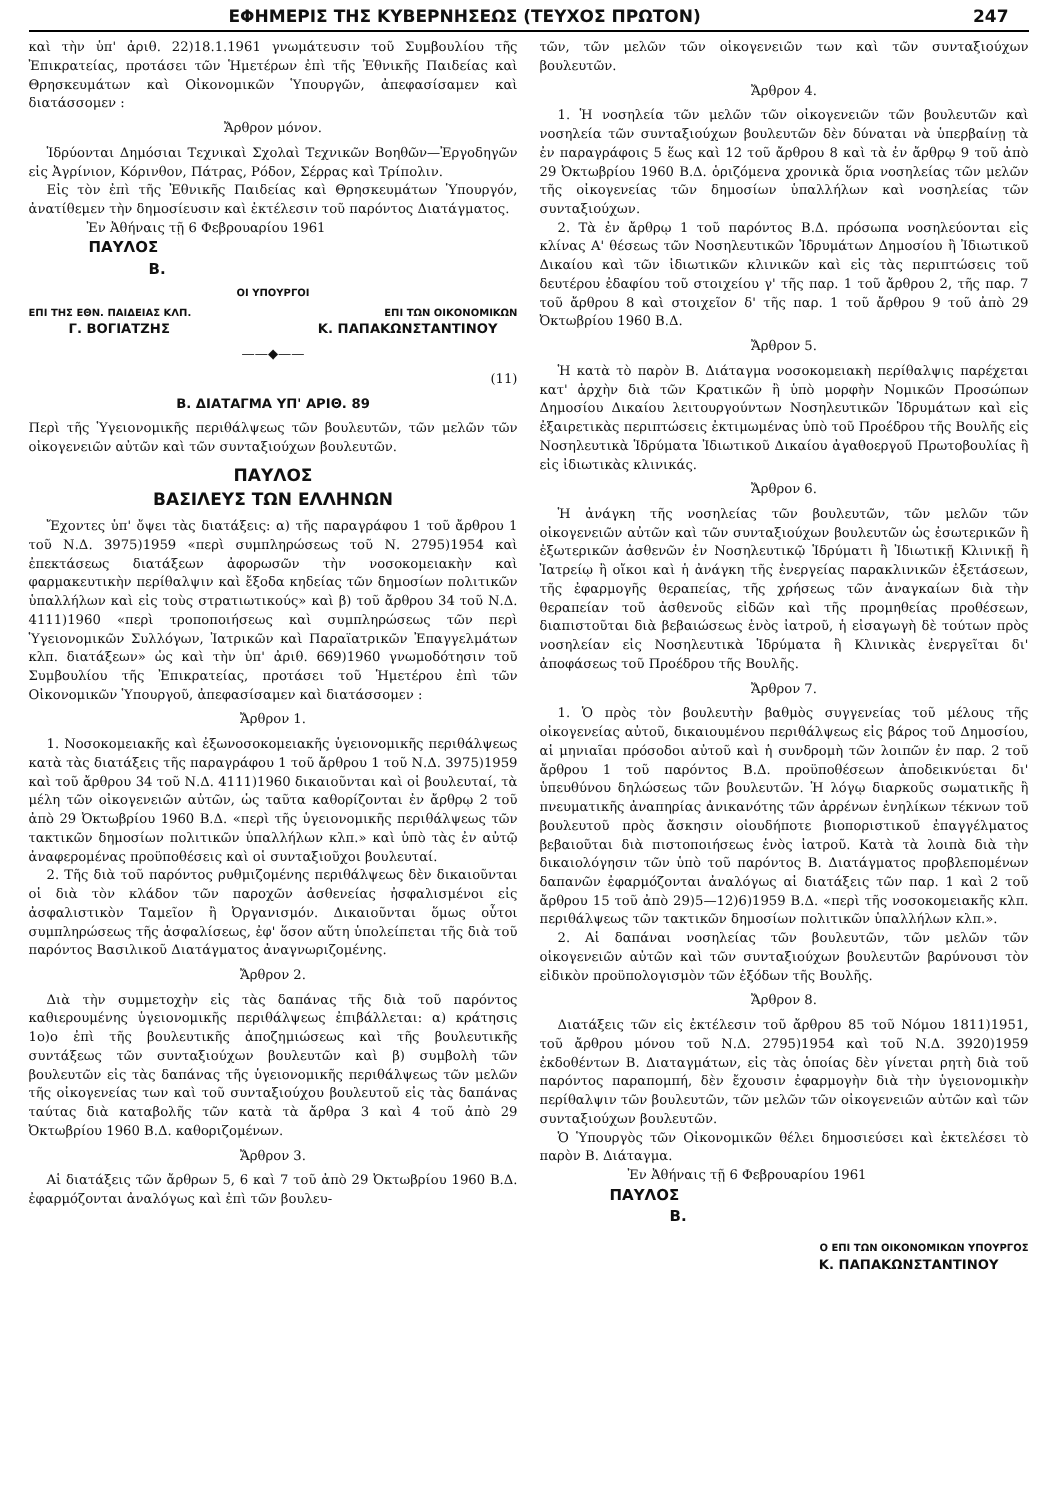ΕΦΗΜΕΡΙΣ ΤΗΣ ΚΥΒΕΡΝΗΣΕΩΣ (ΤΕΥΧΟΣ ΠΡΩΤΟΝ) 247
καὶ τὴν ὑπ' ἀριθ. 22)18.1.1961 γνωμάτευσιν τοῦ Συμβουλίου τῆς Ἐπικρατείας, προτάσει τῶν Ἡμετέρων ἐπὶ τῆς Ἐθνικῆς Παιδείας καὶ Θρησκευμάτων καὶ Οἰκονομικῶν Ὑπουργῶν, ἀπεφασίσαμεν καὶ διατάσσομεν :
Ἄρθρον μόνον.
Ἱδρύονται Δημόσιαι Τεχνικαὶ Σχολαὶ Τεχνικῶν Βοηθῶν—Ἐργοδηγῶν εἰς Ἀγρίνιον, Κόρινθον, Πάτρας, Ρόδον, Σέρρας καὶ Τρίπολιν.
Εἰς τὸν ἐπὶ τῆς Ἐθνικῆς Παιδείας καὶ Θρησκευμάτων Ὑπουργόν, ἀνατίθεμεν τὴν δημοσίευσιν καὶ ἐκτέλεσιν τοῦ παρόντος Διατάγματος.
Ἐν Ἀθήναις τῇ 6 Φεβρουαρίου 1961
ΠΑΥΛΟΣ
Β.
ΟΙ ΥΠΟΥΡΓΟΙ
ΕΠΙ ΤΗΣ ΕΘΝ. ΠΑΙΔΕΙΑΣ ΚΛΠ. ΕΠΙ ΤΩΝ ΟΙΚΟΝΟΜΙΚΩΝ
Γ. ΒΟΓΙΑΤΖΗΣ Κ. ΠΑΠΑΚΩΝΣΤΑΝΤΙΝΟΥ
——◆——
(11)
Β. ΔΙΑΤΑΓΜΑ ΥΠ' ΑΡΙΘ. 89
Περὶ τῆς Ὑγειονομικῆς περιθάλψεως τῶν βουλευτῶν, τῶν μελῶν τῶν οἰκογενειῶν αὐτῶν καὶ τῶν συνταξιούχων βουλευτῶν.
ΠΑΥΛΟΣ
ΒΑΣΙΛΕΥΣ ΤΩΝ ΕΛΛΗΝΩΝ
Ἔχοντες ὑπ' ὄψει τὰς διατάξεις: α) τῆς παραγράφου 1 τοῦ ἄρθρου 1 τοῦ Ν.Δ. 3975)1959 «περὶ συμπληρώσεως τοῦ Ν. 2795)1954 καὶ ἐπεκτάσεως διατάξεων ἀφορωσῶν τὴν νοσοκομειακὴν καὶ φαρμακευτικὴν περίθαλψιν καὶ ἔξοδα κηδείας τῶν δημοσίων πολιτικῶν ὑπαλλήλων καὶ εἰς τοὺς στρατιωτικούς» καὶ β) τοῦ ἄρθρου 34 τοῦ Ν.Δ. 4111)1960 «περὶ τροποποιήσεως καὶ συμπληρώσεως τῶν περὶ Ὑγειονομικῶν Συλλόγων, Ἰατρικῶν καὶ Παραϊατρικῶν Ἐπαγγελμάτων κλπ. διατάξεων» ὡς καὶ τὴν ὑπ' ἀριθ. 669)1960 γνωμοδότησιν τοῦ Συμβουλίου τῆς Ἐπικρατείας, προτάσει τοῦ Ἡμετέρου ἐπὶ τῶν Οἰκονομικῶν Ὑπουργοῦ, ἀπεφασίσαμεν καὶ διατάσσομεν :
Ἄρθρον 1.
1. Νοσοκομειακῆς καὶ ἐξωνοσοκομειακῆς ὑγειονομικῆς περιθάλψεως κατὰ τὰς διατάξεις τῆς παραγράφου 1 τοῦ ἄρθρου 1 τοῦ Ν.Δ. 3975)1959 καὶ τοῦ ἄρθρου 34 τοῦ Ν.Δ. 4111)1960 δικαιοῦνται καὶ οἱ βουλευταί, τὰ μέλη τῶν οἰκογενειῶν αὐτῶν, ὡς ταῦτα καθορίζονται ἐν ἄρθρῳ 2 τοῦ ἀπὸ 29 Ὀκτωβρίου 1960 Β.Δ. «περὶ τῆς ὑγειονομικῆς περιθάλψεως τῶν τακτικῶν δημοσίων πολιτικῶν ὑπαλλήλων κλπ.» καὶ ὑπὸ τὰς ἐν αὐτῷ ἀναφερομένας προϋποθέσεις καὶ οἱ συνταξιοῦχοι βουλευταί.
2. Τῆς διὰ τοῦ παρόντος ρυθμιζομένης περιθάλψεως δὲν δικαιοῦνται οἱ διὰ τὸν κλάδον τῶν παροχῶν ἀσθενείας ἠσφαλισμένοι εἰς ἀσφαλιστικὸν Ταμεῖον ἢ Ὀργανισμόν. Δικαιοῦνται ὅμως οὗτοι συμπληρώσεως τῆς ἀσφαλίσεως, ἐφ' ὅσον αὕτη ὑπολείπεται τῆς διὰ τοῦ παρόντος Βασιλικοῦ Διατάγματος ἀναγνωριζομένης.
Ἄρθρον 2.
Διὰ τὴν συμμετοχὴν εἰς τὰς δαπάνας τῆς διὰ τοῦ παρόντος καθιερουμένης ὑγειονομικῆς περιθάλψεως ἐπιβάλλεται: α) κράτησις 1ο)ο ἐπὶ τῆς βουλευτικῆς ἀποζημιώσεως καὶ τῆς βουλευτικῆς συντάξεως τῶν συνταξιούχων βουλευτῶν καὶ β) συμβολὴ τῶν βουλευτῶν εἰς τὰς δαπάνας τῆς ὑγειονομικῆς περιθάλψεως τῶν μελῶν τῆς οἰκογενείας των καὶ τοῦ συνταξιούχου βουλευτοῦ εἰς τὰς δαπάνας ταύτας διὰ καταβολῆς τῶν κατὰ τὰ ἄρθρα 3 καὶ 4 τοῦ ἀπὸ 29 Ὀκτωβρίου 1960 Β.Δ. καθοριζομένων.
Ἄρθρον 3.
Αἱ διατάξεις τῶν ἄρθρων 5, 6 καὶ 7 τοῦ ἀπὸ 29 Ὀκτωβρίου 1960 Β.Δ. ἐφαρμόζονται ἀναλόγως καὶ ἐπὶ τῶν βουλευ-
τῶν, τῶν μελῶν τῶν οἰκογενειῶν των καὶ τῶν συνταξιούχων βουλευτῶν.
Ἄρθρον 4.
1. Ἡ νοσηλεία τῶν μελῶν τῶν οἰκογενειῶν τῶν βουλευτῶν καὶ νοσηλεία τῶν συνταξιούχων βουλευτῶν δὲν δύναται νὰ ὑπερβαίνῃ τὰ ἐν παραγράφοις 5 ἕως καὶ 12 τοῦ ἄρθρου 8 καὶ τὰ ἐν ἄρθρῳ 9 τοῦ ἀπὸ 29 Ὀκτωβρίου 1960 Β.Δ. ὁριζόμενα χρονικὰ ὅρια νοσηλείας τῶν μελῶν τῆς οἰκογενείας τῶν δημοσίων ὑπαλλήλων καὶ νοσηλείας τῶν συνταξιούχων.
2. Τὰ ἐν ἄρθρῳ 1 τοῦ παρόντος Β.Δ. πρόσωπα νοσηλεύονται εἰς κλίνας Α' θέσεως τῶν Νοσηλευτικῶν Ἱδρυμάτων Δημοσίου ἢ Ἰδιωτικοῦ Δικαίου καὶ τῶν ἰδιωτικῶν κλινικῶν καὶ εἰς τὰς περιπτώσεις τοῦ δευτέρου ἐδαφίου τοῦ στοιχείου γ' τῆς παρ. 1 τοῦ ἄρθρου 2, τῆς παρ. 7 τοῦ ἄρθρου 8 καὶ στοιχεῖον δ' τῆς παρ. 1 τοῦ ἄρθρου 9 τοῦ ἀπὸ 29 Ὀκτωβρίου 1960 Β.Δ.
Ἄρθρον 5.
Ἡ κατὰ τὸ παρὸν Β. Διάταγμα νοσοκομειακὴ περίθαλψις παρέχεται κατ' ἀρχὴν διὰ τῶν Κρατικῶν ἢ ὑπὸ μορφὴν Νομικῶν Προσώπων Δημοσίου Δικαίου λειτουργούντων Νοσηλευτικῶν Ἱδρυμάτων καὶ εἰς ἐξαιρετικὰς περιπτώσεις ἐκτιμωμένας ὑπὸ τοῦ Προέδρου τῆς Βουλῆς εἰς Νοσηλευτικὰ Ἱδρύματα Ἰδιωτικοῦ Δικαίου ἀγαθοεργοῦ Πρωτοβουλίας ἢ εἰς ἰδιωτικὰς κλινικάς.
Ἄρθρον 6.
Ἡ ἀνάγκη τῆς νοσηλείας τῶν βουλευτῶν, τῶν μελῶν τῶν οἰκογενειῶν αὐτῶν καὶ τῶν συνταξιούχων βουλευτῶν ὡς ἐσωτερικῶν ἢ ἐξωτερικῶν ἀσθενῶν ἐν Νοσηλευτικῷ Ἱδρύματι ἢ Ἰδιωτικῇ Κλινικῇ ἢ Ἰατρείῳ ἢ οἴκοι καὶ ἡ ἀνάγκη τῆς ἐνεργείας παρακλινικῶν ἐξετάσεων, τῆς ἐφαρμογῆς θεραπείας, τῆς χρήσεως τῶν ἀναγκαίων διὰ τὴν θεραπείαν τοῦ ἀσθενοῦς εἰδῶν καὶ τῆς προμηθείας προθέσεων, διαπιστοῦται διὰ βεβαιώσεως ἑνὸς ἰατροῦ, ἡ εἰσαγωγὴ δὲ τούτων πρὸς νοσηλείαν εἰς Νοσηλευτικὰ Ἱδρύματα ἢ Κλινικὰς ἐνεργεῖται δι' ἀποφάσεως τοῦ Προέδρου τῆς Βουλῆς.
Ἄρθρον 7.
1. Ὁ πρὸς τὸν βουλευτὴν βαθμὸς συγγενείας τοῦ μέλους τῆς οἰκογενείας αὐτοῦ, δικαιουμένου περιθάλψεως εἰς βάρος τοῦ Δημοσίου, αἱ μηνιαῖαι πρόσοδοι αὐτοῦ καὶ ἡ συνδρομὴ τῶν λοιπῶν ἐν παρ. 2 τοῦ ἄρθρου 1 τοῦ παρόντος Β.Δ. προϋποθέσεων ἀποδεικνύεται δι' ὑπευθύνου δηλώσεως τῶν βουλευτῶν. Ἡ λόγῳ διαρκοῦς σωματικῆς ἢ πνευματικῆς ἀναπηρίας ἀνικανότης τῶν ἀρρένων ἐνηλίκων τέκνων τοῦ βουλευτοῦ πρὸς ἄσκησιν οἱουδήποτε βιοποριστικοῦ ἐπαγγέλματος βεβαιοῦται διὰ πιστοποιήσεως ἑνὸς ἰατροῦ. Κατὰ τὰ λοιπὰ διὰ τὴν δικαιολόγησιν τῶν ὑπὸ τοῦ παρόντος Β. Διατάγματος προβλεπομένων δαπανῶν ἐφαρμόζονται ἀναλόγως αἱ διατάξεις τῶν παρ. 1 καὶ 2 τοῦ ἄρθρου 15 τοῦ ἀπὸ 29)5—12)6)1959 Β.Δ. «περὶ τῆς νοσοκομειακῆς κλπ. περιθάλψεως τῶν τακτικῶν δημοσίων πολιτικῶν ὑπαλλήλων κλπ.».
2. Αἱ δαπάναι νοσηλείας τῶν βουλευτῶν, τῶν μελῶν τῶν οἰκογενειῶν αὐτῶν καὶ τῶν συνταξιούχων βουλευτῶν βαρύνουσι τὸν εἰδικὸν προϋπολογισμὸν τῶν ἐξόδων τῆς Βουλῆς.
Ἄρθρον 8.
Διατάξεις τῶν εἰς ἐκτέλεσιν τοῦ ἄρθρου 85 τοῦ Νόμου 1811)1951, τοῦ ἄρθρου μόνου τοῦ Ν.Δ. 2795)1954 καὶ τοῦ Ν.Δ. 3920)1959 ἐκδοθέντων Β. Διαταγμάτων, εἰς τὰς ὁποίας δὲν γίνεται ρητὴ διὰ τοῦ παρόντος παραπομπή, δὲν ἔχουσιν ἐφαρμογὴν διὰ τὴν ὑγειονομικὴν περίθαλψιν τῶν βουλευτῶν, τῶν μελῶν τῶν οἰκογενειῶν αὐτῶν καὶ τῶν συνταξιούχων βουλευτῶν.
Ὁ Ὑπουργὸς τῶν Οἰκονομικῶν θέλει δημοσιεύσει καὶ ἐκτελέσει τὸ παρὸν Β. Διάταγμα.
Ἐν Ἀθήναις τῇ 6 Φεβρουαρίου 1961
ΠΑΥΛΟΣ
Β.
Ο ΕΠΙ ΤΩΝ ΟΙΚΟΝΟΜΙΚΩΝ ΥΠΟΥΡΓΟΣ
Κ. ΠΑΠΑΚΩΝΣΤΑΝΤΙΝΟΥ